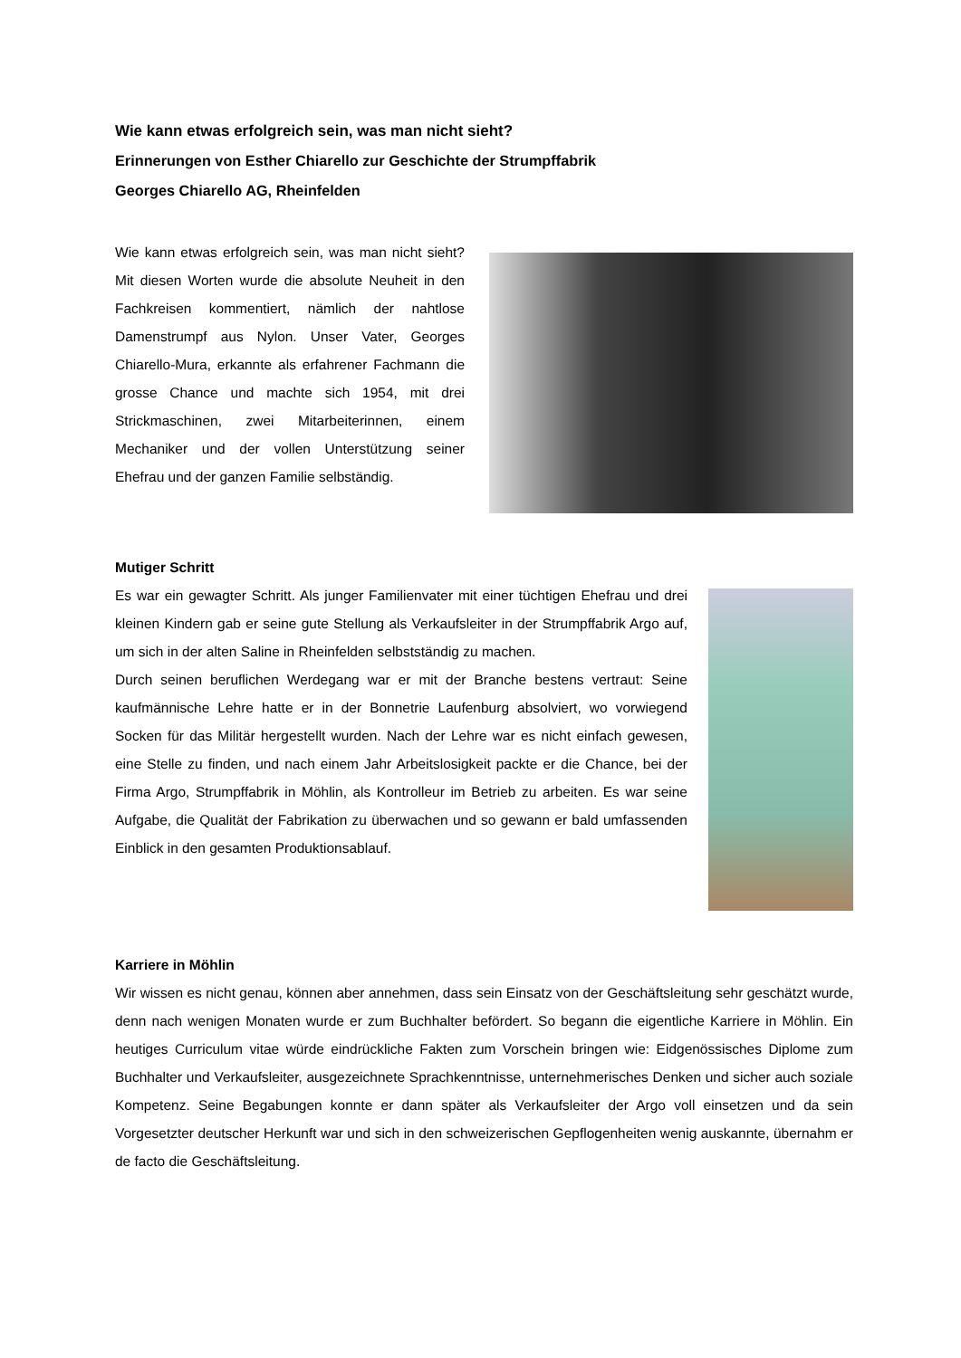Wie kann etwas erfolgreich sein, was man nicht sieht?
Erinnerungen von Esther Chiarello zur Geschichte der Strumpffabrik
Georges Chiarello AG, Rheinfelden
Wie kann etwas erfolgreich sein, was man nicht sieht? Mit diesen Worten wurde die absolute Neuheit in den Fachkreisen kommentiert, nämlich der nahtlose Damenstrumpf aus Nylon. Unser Vater, Georges Chiarello-Mura, erkannte als erfahrener Fachmann die grosse Chance und machte sich 1954, mit drei Strickmaschinen, zwei Mitarbeiterinnen, einem Mechaniker und der vollen Unterstützung seiner Ehefrau und der ganzen Familie selbständig.
Mutiger Schritt
Es war ein gewagter Schritt. Als junger Familienvater mit einer tüchtigen Ehefrau und drei kleinen Kindern gab er seine gute Stellung als Verkaufsleiter in der Strumpffabrik Argo auf, um sich in der alten Saline in Rheinfelden selbstständig zu machen.
Durch seinen beruflichen Werdegang war er mit der Branche bestens vertraut: Seine kaufmännische Lehre hatte er in der Bonnetrie Laufenburg absolviert, wo vorwiegend Socken für das Militär hergestellt wurden. Nach der Lehre war es nicht einfach gewesen, eine Stelle zu finden, und nach einem Jahr Arbeitslosigkeit packte er die Chance, bei der Firma Argo, Strumpffabrik in Möhlin, als Kontrolleur im Betrieb zu arbeiten. Es war seine Aufgabe, die Qualität der Fabrikation zu überwachen und so gewann er bald umfassenden Einblick in den gesamten Produktionsablauf.
Karriere in Möhlin
Wir wissen es nicht genau, können aber annehmen, dass sein Einsatz von der Geschäftsleitung sehr geschätzt wurde, denn nach wenigen Monaten wurde er zum Buchhalter befördert. So begann die eigentliche Karriere in Möhlin. Ein heutiges Curriculum vitae würde eindrückliche Fakten zum Vorschein bringen wie: Eidgenössisches Diplome zum Buchhalter und Verkaufsleiter, ausgezeichnete Sprachkenntnisse, unternehmerisches Denken und sicher auch soziale Kompetenz. Seine Begabungen konnte er dann später als Verkaufsleiter der Argo voll einsetzen und da sein Vorgesetzter deutscher Herkunft war und sich in den schweizerischen Gepflogenheiten wenig auskannte, übernahm er de facto die Geschäftsleitung.